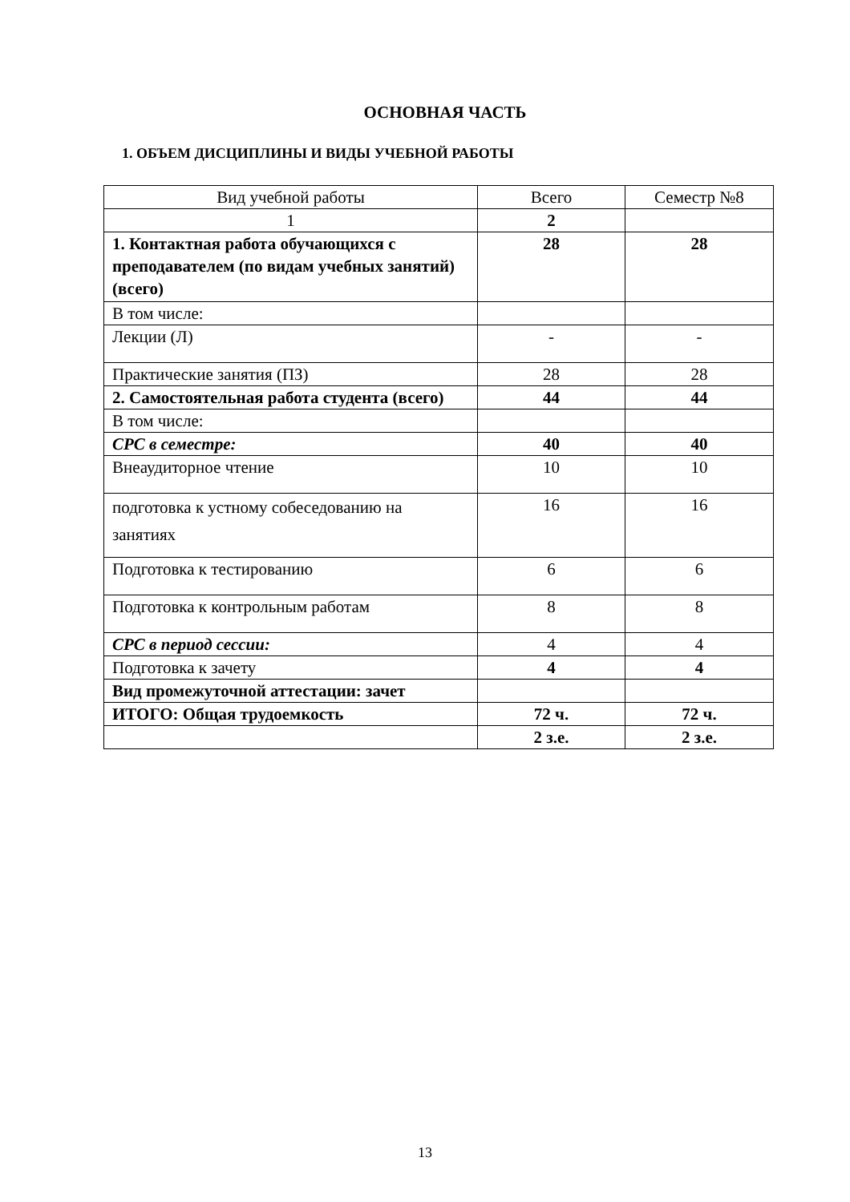ОСНОВНАЯ ЧАСТЬ
1. ОБЪЕМ ДИСЦИПЛИНЫ И ВИДЫ УЧЕБНОЙ РАБОТЫ
| Вид учебной работы | Всего | Семестр №8 |
| --- | --- | --- |
| 1 | 2 | |
| 1. Контактная работа обучающихся с преподавателем (по видам учебных занятий) (всего) | 28 | 28 |
| В том числе: | | |
| Лекции (Л) | - | - |
| Практические занятия (ПЗ) | 28 | 28 |
| 2. Самостоятельная работа студента (всего) | 44 | 44 |
| В том числе: | | |
| СРС в семестре: | 40 | 40 |
| Внеаудиторное чтение | 10 | 10 |
| подготовка к устному собеседованию на занятиях | 16 | 16 |
| Подготовка к тестированию | 6 | 6 |
| Подготовка к контрольным работам | 8 | 8 |
| СРС в период сессии: | 4 | 4 |
| Подготовка к зачету | 4 | 4 |
| Вид промежуточной аттестации: зачет | | |
| ИТОГО: Общая трудоемкость | 72 ч. | 72 ч. |
| | 2 з.е. | 2 з.е. |
13